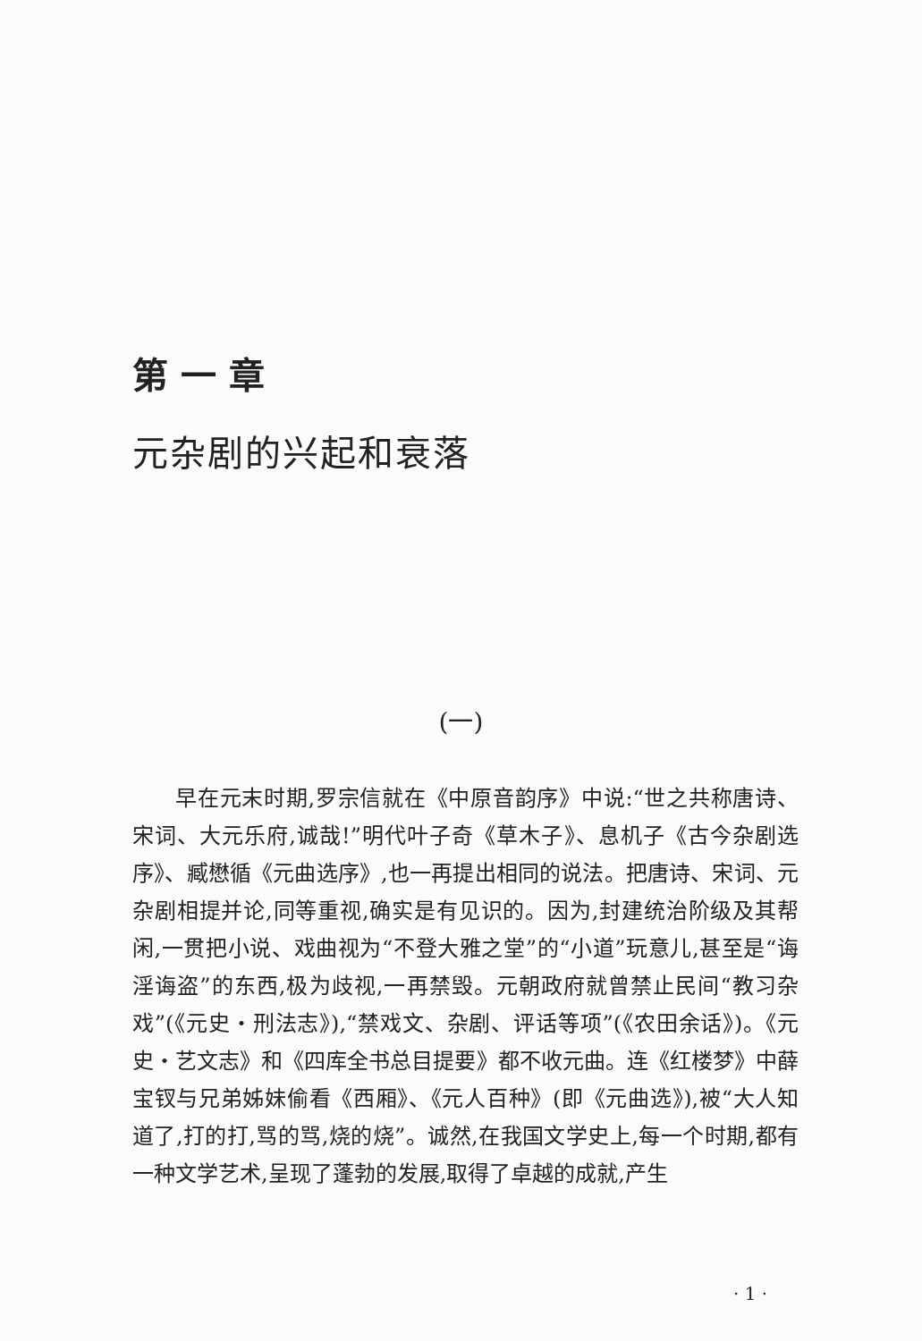第一章
元杂剧的兴起和衰落
(一)
早在元末时期,罗宗信就在《中原音韵序》中说:“世之共称唐诗、宋词、大元乐府,诚哉!”明代叶子奇《草木子》、息机子《古今杂剧选序》、臧懋循《元曲选序》,也一再提出相同的说法。把唐诗、宋词、元杂剧相提并论,同等重视,确实是有见识的。因为,封建统治阶级及其帮闲,一贯把小说、戏曲视为“不登大雅之堂”的“小道”玩意儿,甚至是“诲淫诲盗”的东西,极为歧视,一再禁毁。元朝政府就曾禁止民间“教习杂戏”(《元史・刑法志》),“禁戏文、杂剧、评话等项”(《农田余话》)。《元史・艺文志》和《四库全书总目提要》都不收元曲。连《红楼梦》中薛宝钗与兄弟姊妹偷看《西厢》、《元人百种》(即《元曲选》),被“大人知道了,打的打,骂的骂,烧的烧”。诚然,在我国文学史上,每一个时期,都有一种文学艺术,呈现了蓬勃的发展,取得了卓越的成就,产生
· 1 ·